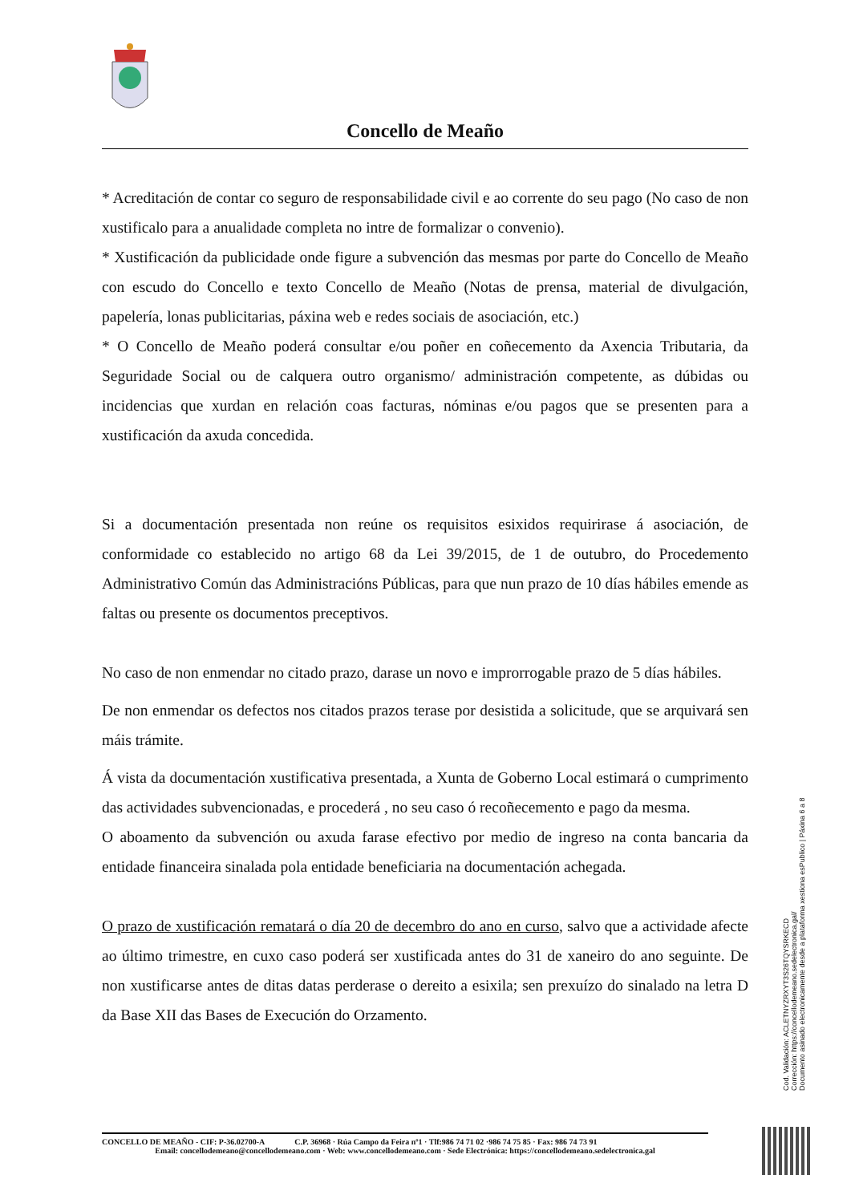Concello de Meaño
* Acreditación de contar co seguro de responsabilidade civil e ao corrente do seu pago (No caso de non xustificalo para a anualidade completa no intre de formalizar o convenio).
* Xustificación da publicidade onde figure a subvención das mesmas por parte do Concello de Meaño con escudo do Concello e texto Concello de Meaño (Notas de prensa, material de divulgación, papelería, lonas publicitarias, páxina web e redes sociais de asociación, etc.)
* O Concello de Meaño poderá consultar e/ou poñer en coñecemento da Axencia Tributaria, da Seguridade Social ou de calquera outro organismo/ administración competente, as dúbidas ou incidencias que xurdan en relación coas facturas, nóminas e/ou pagos que se presenten para a xustificación da axuda concedida.
Si a documentación presentada non reúne os requisitos esixidos requirirase á asociación, de conformidade co establecido no artigo 68 da Lei 39/2015, de 1 de outubro, do Procedemento Administrativo Común das Administracións Públicas, para que nun prazo de 10 días hábiles emende as faltas ou presente os documentos preceptivos.
No caso de non enmendar no citado prazo, darase un novo e improrrogable prazo de 5 días hábiles.
De non enmendar os defectos nos citados prazos terase por desistida a solicitude, que se arquivará sen máis trámite.
Á vista da documentación xustificativa presentada, a Xunta de Goberno Local estimará o cumprimento das actividades subvencionadas, e procederá , no seu caso ó recoñecemento e pago da mesma.
O aboamento da subvención ou axuda farase efectivo por medio de ingreso na conta bancaria da entidade financeira sinalada pola entidade beneficiaria na documentación achegada.
O prazo de xustificación rematará o día 20 de decembro do ano en curso, salvo que a actividade afecte ao último trimestre, en cuxo caso poderá ser xustificada antes do 31 de xaneiro do ano seguinte. De non xustificarse antes de ditas datas perderase o dereito a esixila; sen prexuízo do sinalado na letra D da Base XII das Bases de Execución do Orzamento.
CONCELLO DE MEAÑO - CIF: P-36.02700-A C.P. 36968 · Rúa Campo da Feira nº1 · Tlf:986 74 71 02 ·986 74 75 85 · Fax: 986 74 73 91
Email: concellodemeano@concellodemeano.com · Web: www.concellodemeano.com · Sede Electrónica: https://concellodemeano.sedelectronica.gal
Cod. Validación: ACLETNYZRXYT3S26TQYSRKECD
Corrección: https://concellodemeano.sedelectronica.gal/
Documento asinado electronicamente desde a plataforma xestiona esPublico | Páxina 6 a 8